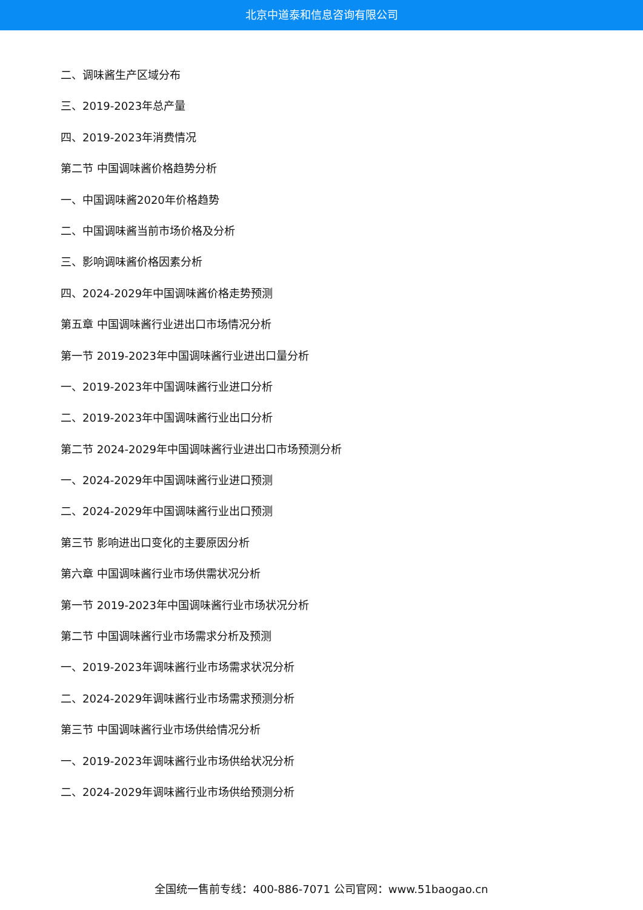北京中道泰和信息咨询有限公司
二、调味酱生产区域分布
三、2019-2023年总产量
四、2019-2023年消费情况
第二节 中国调味酱价格趋势分析
一、中国调味酱2020年价格趋势
二、中国调味酱当前市场价格及分析
三、影响调味酱价格因素分析
四、2024-2029年中国调味酱价格走势预测
第五章 中国调味酱行业进出口市场情况分析
第一节 2019-2023年中国调味酱行业进出口量分析
一、2019-2023年中国调味酱行业进口分析
二、2019-2023年中国调味酱行业出口分析
第二节 2024-2029年中国调味酱行业进出口市场预测分析
一、2024-2029年中国调味酱行业进口预测
二、2024-2029年中国调味酱行业出口预测
第三节 影响进出口变化的主要原因分析
第六章 中国调味酱行业市场供需状况分析
第一节 2019-2023年中国调味酱行业市场状况分析
第二节 中国调味酱行业市场需求分析及预测
一、2019-2023年调味酱行业市场需求状况分析
二、2024-2029年调味酱行业市场需求预测分析
第三节 中国调味酱行业市场供给情况分析
一、2019-2023年调味酱行业市场供给状况分析
二、2024-2029年调味酱行业市场供给预测分析
全国统一售前专线：400-886-7071 公司官网：www.51baogao.cn